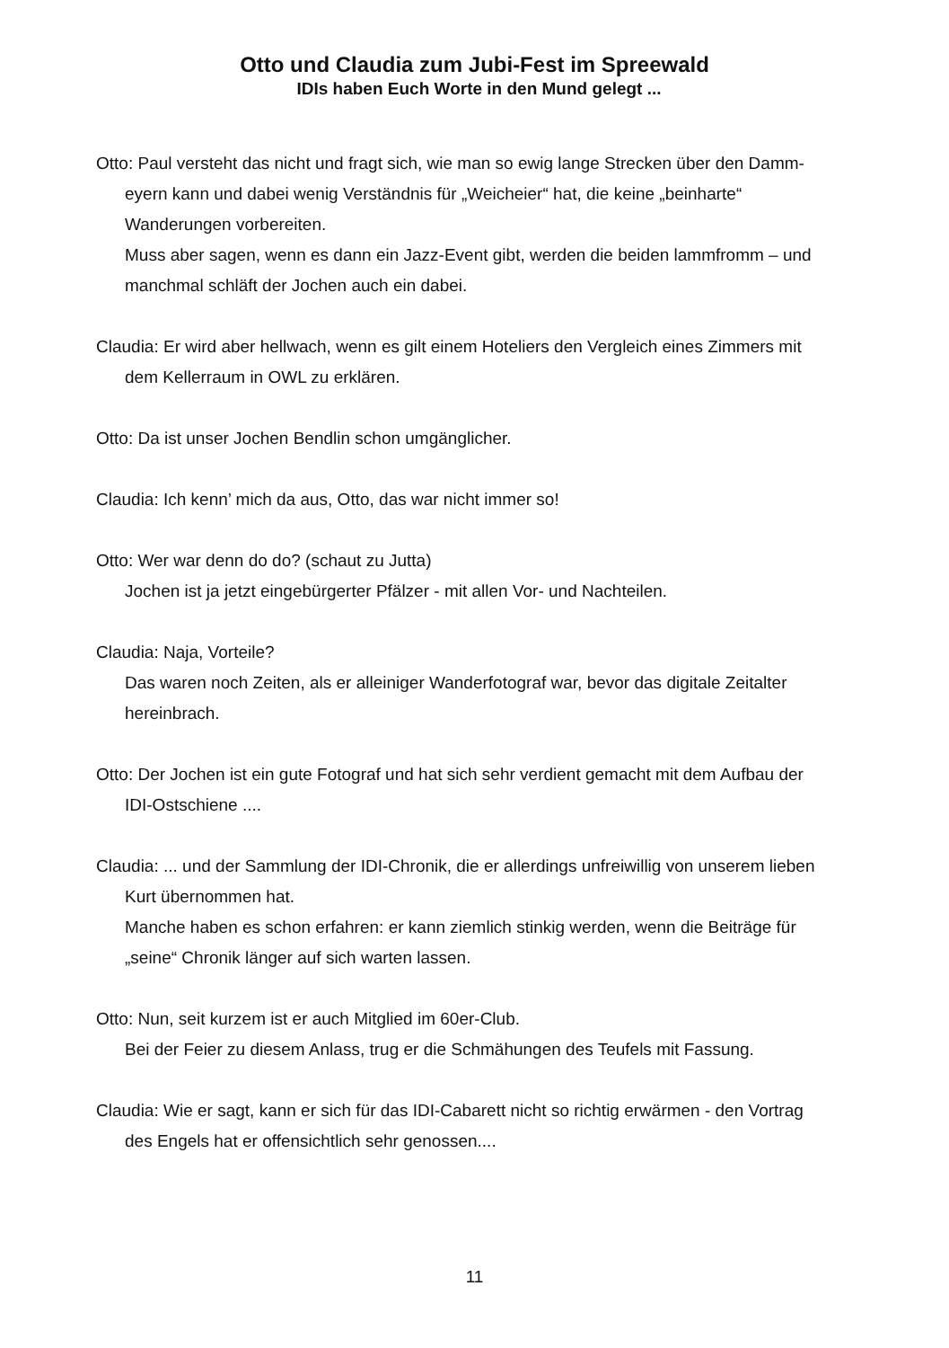Otto und Claudia zum Jubi-Fest im Spreewald
IDIs haben Euch Worte in den Mund gelegt ...
Otto: Paul versteht das nicht und fragt sich, wie man so ewig lange Strecken über den Damm-eyern kann und dabei wenig Verständnis für „Weicheier“ hat, die keine „beinharte“ Wanderungen vorbereiten.
Muss aber sagen, wenn es dann ein Jazz-Event gibt, werden die beiden lammfromm – und manchmal schläft der Jochen auch ein dabei.
Claudia: Er wird aber hellwach, wenn es gilt einem Hoteliers den Vergleich eines Zimmers mit dem Kellerraum in OWL zu erklären.
Otto: Da ist unser Jochen Bendlin schon umgänglicher.
Claudia: Ich kenn’ mich da aus, Otto, das war nicht immer so!
Otto: Wer war denn do do? (schaut zu Jutta)
Jochen ist ja jetzt eingebürgerter Pfälzer - mit allen Vor- und Nachteilen.
Claudia: Naja, Vorteile?
Das waren noch Zeiten, als er alleiniger Wanderfotograf war, bevor das digitale Zeitalter hereinbrach.
Otto: Der Jochen ist ein gute Fotograf und hat sich sehr verdient gemacht mit dem Aufbau der IDI-Ostschiene ....
Claudia: ... und der Sammlung der IDI-Chronik, die er allerdings unfreiwillig von unserem lieben Kurt übernommen hat.
Manche haben es schon erfahren: er kann ziemlich stinkig werden, wenn die Beiträge für „seine“ Chronik länger auf sich warten lassen.
Otto: Nun, seit kurzem ist er auch Mitglied im 60er-Club.
Bei der Feier zu diesem Anlass, trug er die Schmähungen des Teufels mit Fassung.
Claudia: Wie er sagt, kann er sich für das IDI-Cabarett nicht so richtig erwärmen - den Vortrag des Engels hat er offensichtlich sehr genossen....
11